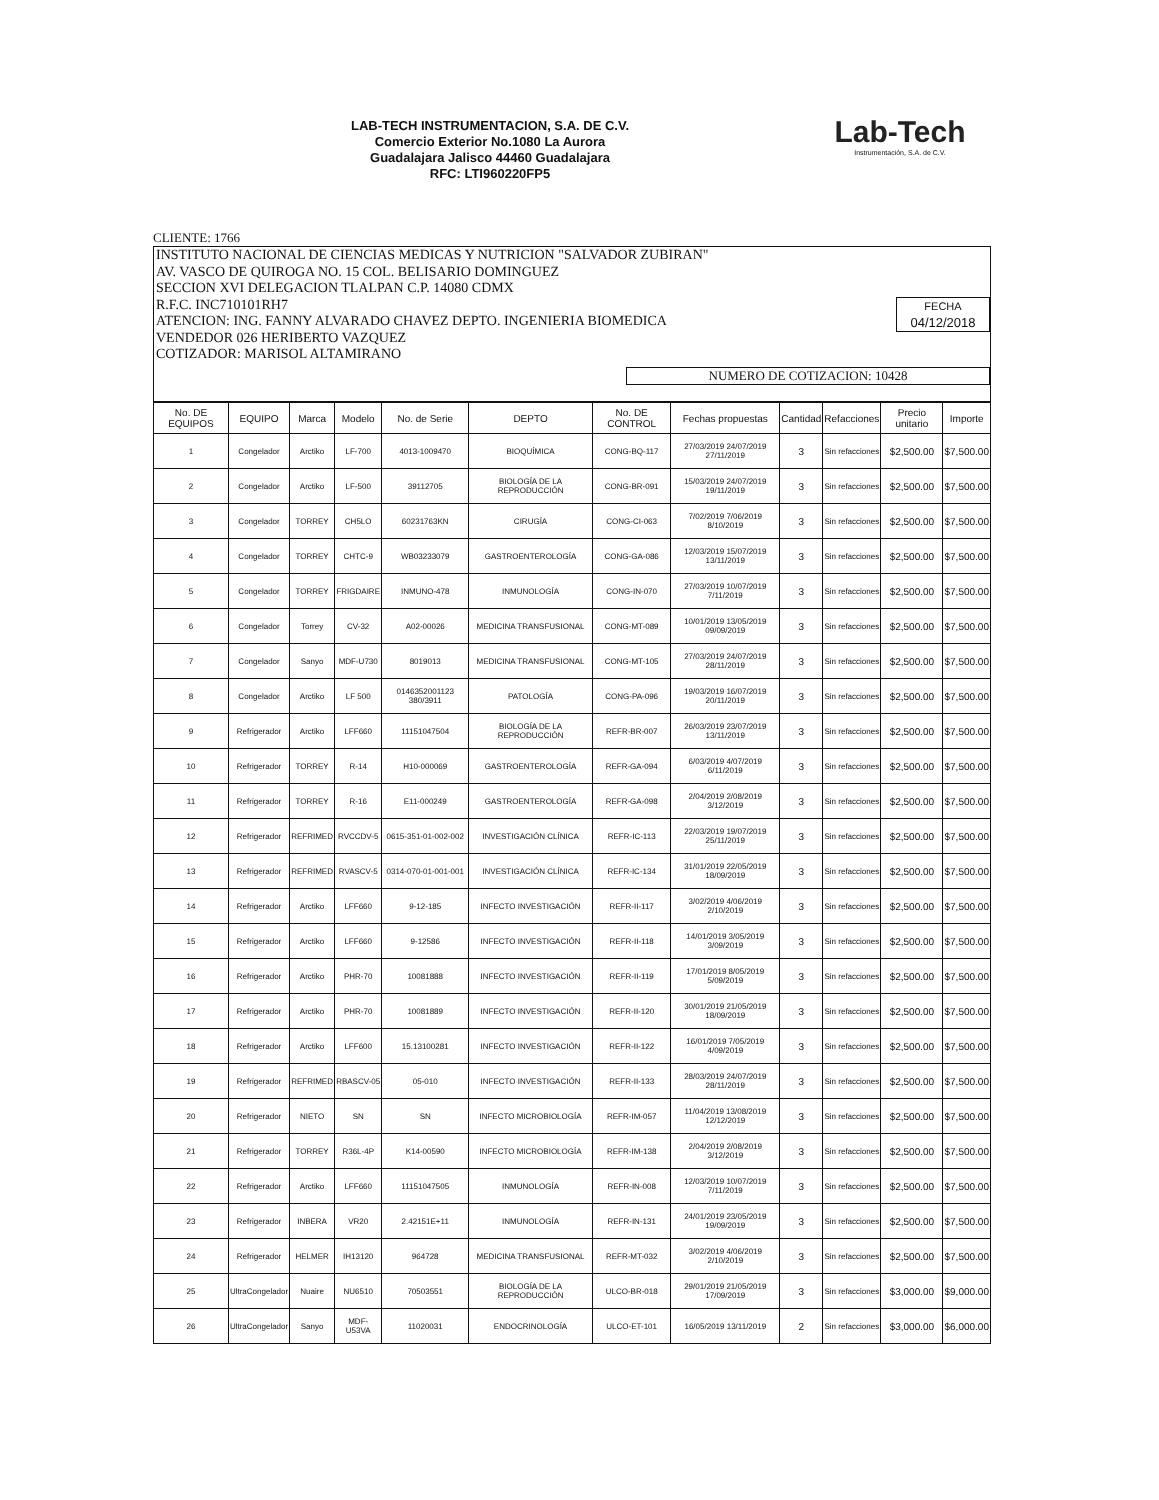LAB-TECH INSTRUMENTACION, S.A. DE C.V.
Comercio Exterior No.1080 La Aurora
Guadalajara Jalisco 44460 Guadalajara
RFC: LTI960220FP5
Lab-Tech
Instrumentación, S.A. de C.V.
CLIENTE: 1766
INSTITUTO NACIONAL DE CIENCIAS MEDICAS Y NUTRICION "SALVADOR ZUBIRAN"
AV. VASCO DE QUIROGA NO. 15 COL. BELISARIO DOMINGUEZ
SECCION XVI DELEGACION TLALPAN C.P. 14080 CDMX
R.F.C. INC710101RH7
ATENCION: ING. FANNY ALVARADO CHAVEZ DEPTO. INGENIERIA BIOMEDICA
VENDEDOR 026 HERIBERTO VAZQUEZ
COTIZADOR: MARISOL ALTAMIRANO
FECHA
04/12/2018
NUMERO DE COTIZACION: 10428
| No. DE EQUIPOS | EQUIPO | Marca | Modelo | No. de Serie | DEPTO | No. DE CONTROL | Fechas propuestas | Cantidad | Refacciones | Precio unitario | Importe |
| --- | --- | --- | --- | --- | --- | --- | --- | --- | --- | --- | --- |
| 1 | Congelador | Arctiko | LF-700 | 4013-1009470 | BIOQUÍMICA | CONG-BQ-117 | 27/03/2019 24/07/2019 27/11/2019 | 3 | Sin refacciones | $2,500.00 | $7,500.00 |
| 2 | Congelador | Arctiko | LF-500 | 39112705 | BIOLOGÍA DE LA REPRODUCCIÓN | CONG-BR-091 | 15/03/2019 24/07/2019 19/11/2019 | 3 | Sin refacciones | $2,500.00 | $7,500.00 |
| 3 | Congelador | TORREY | CH5LO | 60231763KN | CIRUGÍA | CONG-CI-063 | 7/02/2019 7/06/2019 8/10/2019 | 3 | Sin refacciones | $2,500.00 | $7,500.00 |
| 4 | Congelador | TORREY | CHTC-9 | WB03233079 | GASTROENTEROLOGÍA | CONG-GA-086 | 12/03/2019 15/07/2019 13/11/2019 | 3 | Sin refacciones | $2,500.00 | $7,500.00 |
| 5 | Congelador | TORREY | FRIGDAIRE | INMUNO-478 | INMUNOLOGÍA | CONG-IN-070 | 27/03/2019 10/07/2019 7/11/2019 | 3 | Sin refacciones | $2,500.00 | $7,500.00 |
| 6 | Congelador | Torrey | CV-32 | A02-00026 | MEDICINA TRANSFUSIONAL | CONG-MT-089 | 10/01/2019 13/05/2019 09/09/2019 | 3 | Sin refacciones | $2,500.00 | $7,500.00 |
| 7 | Congelador | Sanyo | MDF-U730 | 8019013 | MEDICINA TRANSFUSIONAL | CONG-MT-105 | 27/03/2019 24/07/2019 28/11/2019 | 3 | Sin refacciones | $2,500.00 | $7,500.00 |
| 8 | Congelador | Arctiko | LF 500 | 0146352001123 380/3911 | PATOLOGÍA | CONG-PA-096 | 19/03/2019 16/07/2019 20/11/2019 | 3 | Sin refacciones | $2,500.00 | $7,500.00 |
| 9 | Refrigerador | Arctiko | LFF660 | 11151047504 | BIOLOGÍA DE LA REPRODUCCIÓN | REFR-BR-007 | 26/03/2019 23/07/2019 13/11/2019 | 3 | Sin refacciones | $2,500.00 | $7,500.00 |
| 10 | Refrigerador | TORREY | R-14 | H10-000069 | GASTROENTEROLOGÍA | REFR-GA-094 | 6/03/2019 4/07/2019 6/11/2019 | 3 | Sin refacciones | $2,500.00 | $7,500.00 |
| 11 | Refrigerador | TORREY | R-16 | E11-000249 | GASTROENTEROLOGÍA | REFR-GA-098 | 2/04/2019 2/08/2019 3/12/2019 | 3 | Sin refacciones | $2,500.00 | $7,500.00 |
| 12 | Refrigerador | REFRIMED | RVCCDV-5 | 0615-351-01-002-002 | INVESTIGACIÓN CLÍNICA | REFR-IC-113 | 22/03/2019 19/07/2019 25/11/2019 | 3 | Sin refacciones | $2,500.00 | $7,500.00 |
| 13 | Refrigerador | REFRIMED | RVASCV-5 | 0314-070-01-001-001 | INVESTIGACIÓN CLÍNICA | REFR-IC-134 | 31/01/2019 22/05/2019 18/09/2019 | 3 | Sin refacciones | $2,500.00 | $7,500.00 |
| 14 | Refrigerador | Arctiko | LFF660 | 9-12-185 | INFECTO INVESTIGACIÓN | REFR-II-117 | 3/02/2019 4/06/2019 2/10/2019 | 3 | Sin refacciones | $2,500.00 | $7,500.00 |
| 15 | Refrigerador | Arctiko | LFF660 | 9-12586 | INFECTO INVESTIGACIÓN | REFR-II-118 | 14/01/2019 3/05/2019 3/09/2019 | 3 | Sin refacciones | $2,500.00 | $7,500.00 |
| 16 | Refrigerador | Arctiko | PHR-70 | 10081888 | INFECTO INVESTIGACIÓN | REFR-II-119 | 17/01/2019 8/05/2019 5/09/2019 | 3 | Sin refacciones | $2,500.00 | $7,500.00 |
| 17 | Refrigerador | Arctiko | PHR-70 | 10081889 | INFECTO INVESTIGACIÓN | REFR-II-120 | 30/01/2019 21/05/2019 18/09/2019 | 3 | Sin refacciones | $2,500.00 | $7,500.00 |
| 18 | Refrigerador | Arctiko | LFF600 | 15.13100281 | INFECTO INVESTIGACIÓN | REFR-II-122 | 16/01/2019 7/05/2019 4/09/2019 | 3 | Sin refacciones | $2,500.00 | $7,500.00 |
| 19 | Refrigerador | REFRIMED | RBASCV-05 | 05-010 | INFECTO INVESTIGACIÓN | REFR-II-133 | 28/03/2019 24/07/2019 28/11/2019 | 3 | Sin refacciones | $2,500.00 | $7,500.00 |
| 20 | Refrigerador | NIETO | SN | SN | INFECTO MICROBIOLOGÍA | REFR-IM-057 | 11/04/2019 13/08/2019 12/12/2019 | 3 | Sin refacciones | $2,500.00 | $7,500.00 |
| 21 | Refrigerador | TORREY | R36L-4P | K14-00590 | INFECTO MICROBIOLOGÍA | REFR-IM-138 | 2/04/2019 2/08/2019 3/12/2019 | 3 | Sin refacciones | $2,500.00 | $7,500.00 |
| 22 | Refrigerador | Arctiko | LFF660 | 11151047505 | INMUNOLOGÍA | REFR-IN-008 | 12/03/2019 10/07/2019 7/11/2019 | 3 | Sin refacciones | $2,500.00 | $7,500.00 |
| 23 | Refrigerador | INBERA | VR20 | 2.42151E+11 | INMUNOLOGÍA | REFR-IN-131 | 24/01/2019 23/05/2019 19/09/2019 | 3 | Sin refacciones | $2,500.00 | $7,500.00 |
| 24 | Refrigerador | HELMER | IH13120 | 964728 | MEDICINA TRANSFUSIONAL | REFR-MT-032 | 3/02/2019 4/06/2019 2/10/2019 | 3 | Sin refacciones | $2,500.00 | $7,500.00 |
| 25 | UltraCongelador | Nuaire | NU6510 | 70503551 | BIOLOGÍA DE LA REPRODUCCIÓN | ULCO-BR-018 | 29/01/2019 21/05/2019 17/09/2019 | 3 | Sin refacciones | $3,000.00 | $9,000.00 |
| 26 | UltraCongelador | Sanyo | MDF-U53VA | 11020031 | ENDOCRINOLOGÍA | ULCO-ET-101 | 16/05/2019 13/11/2019 | 2 | Sin refacciones | $3,000.00 | $6,000.00 |